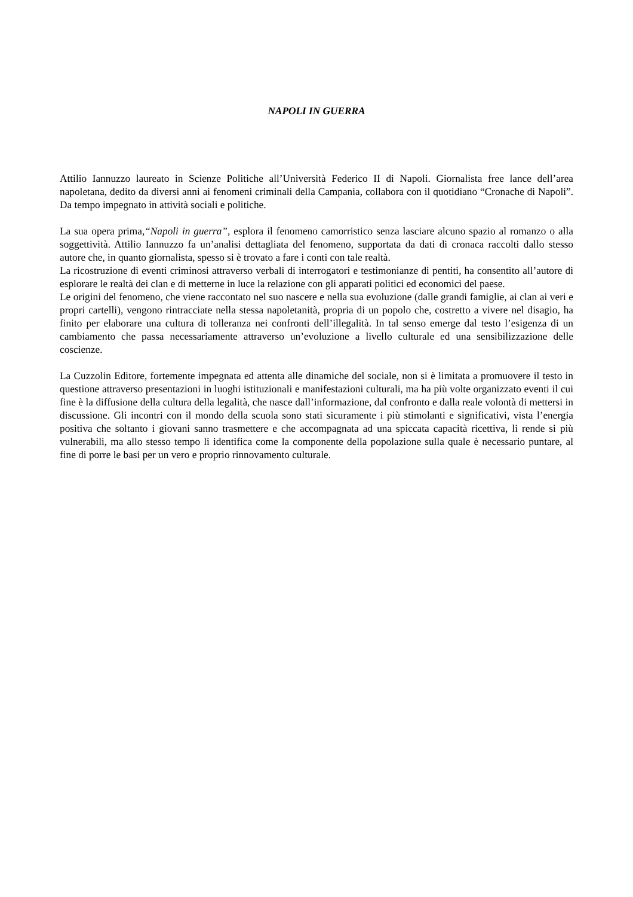NAPOLI IN GUERRA
Attilio Iannuzzo laureato in Scienze Politiche all’Università Federico II di Napoli. Giornalista free lance dell’area napoletana, dedito da diversi anni ai fenomeni criminali della Campania, collabora con il quotidiano “Cronache di Napoli”. Da tempo impegnato in attività sociali e politiche.
La sua opera prima,“Napoli in guerra”, esplora il fenomeno camorristico senza lasciare alcuno spazio al romanzo o alla soggettività. Attilio Iannuzzo fa un’analisi dettagliata del fenomeno, supportata da dati di cronaca raccolti dallo stesso autore che, in quanto giornalista, spesso si è trovato a fare i conti con tale realtà.
La ricostruzione di eventi criminosi attraverso verbali di interrogatori e testimonianze di pentiti, ha consentito all’autore di esplorare le realtà dei clan e di metterne in luce la relazione con gli apparati politici ed economici del paese.
Le origini del fenomeno, che viene raccontato nel suo nascere e nella sua evoluzione (dalle grandi famiglie, ai clan ai veri e propri cartelli), vengono rintracciate nella stessa napoletanità, propria di un popolo che, costretto a vivere nel disagio, ha finito per elaborare una cultura di tolleranza nei confronti dell’illegalità. In tal senso emerge dal testo l’esigenza di un cambiamento che passa necessariamente attraverso un’evoluzione a livello culturale ed una sensibilizzazione delle coscienze.
La Cuzzolin Editore, fortemente impegnata ed attenta alle dinamiche del sociale, non si è limitata a promuovere il testo in questione attraverso presentazioni in luoghi istituzionali e manifestazioni culturali, ma ha più volte organizzato eventi il cui fine è la diffusione della cultura della legalità, che nasce dall’informazione, dal confronto e dalla reale volontà di mettersi in discussione. Gli incontri con il mondo della scuola sono stati sicuramente i più stimolanti e significativi, vista l’energia positiva che soltanto i giovani sanno trasmettere e che accompagnata ad una spiccata capacità ricettiva, li rende si più vulnerabili, ma allo stesso tempo li identifica come la componente della popolazione sulla quale è necessario puntare, al fine di porre le basi per un vero e proprio rinnovamento culturale.